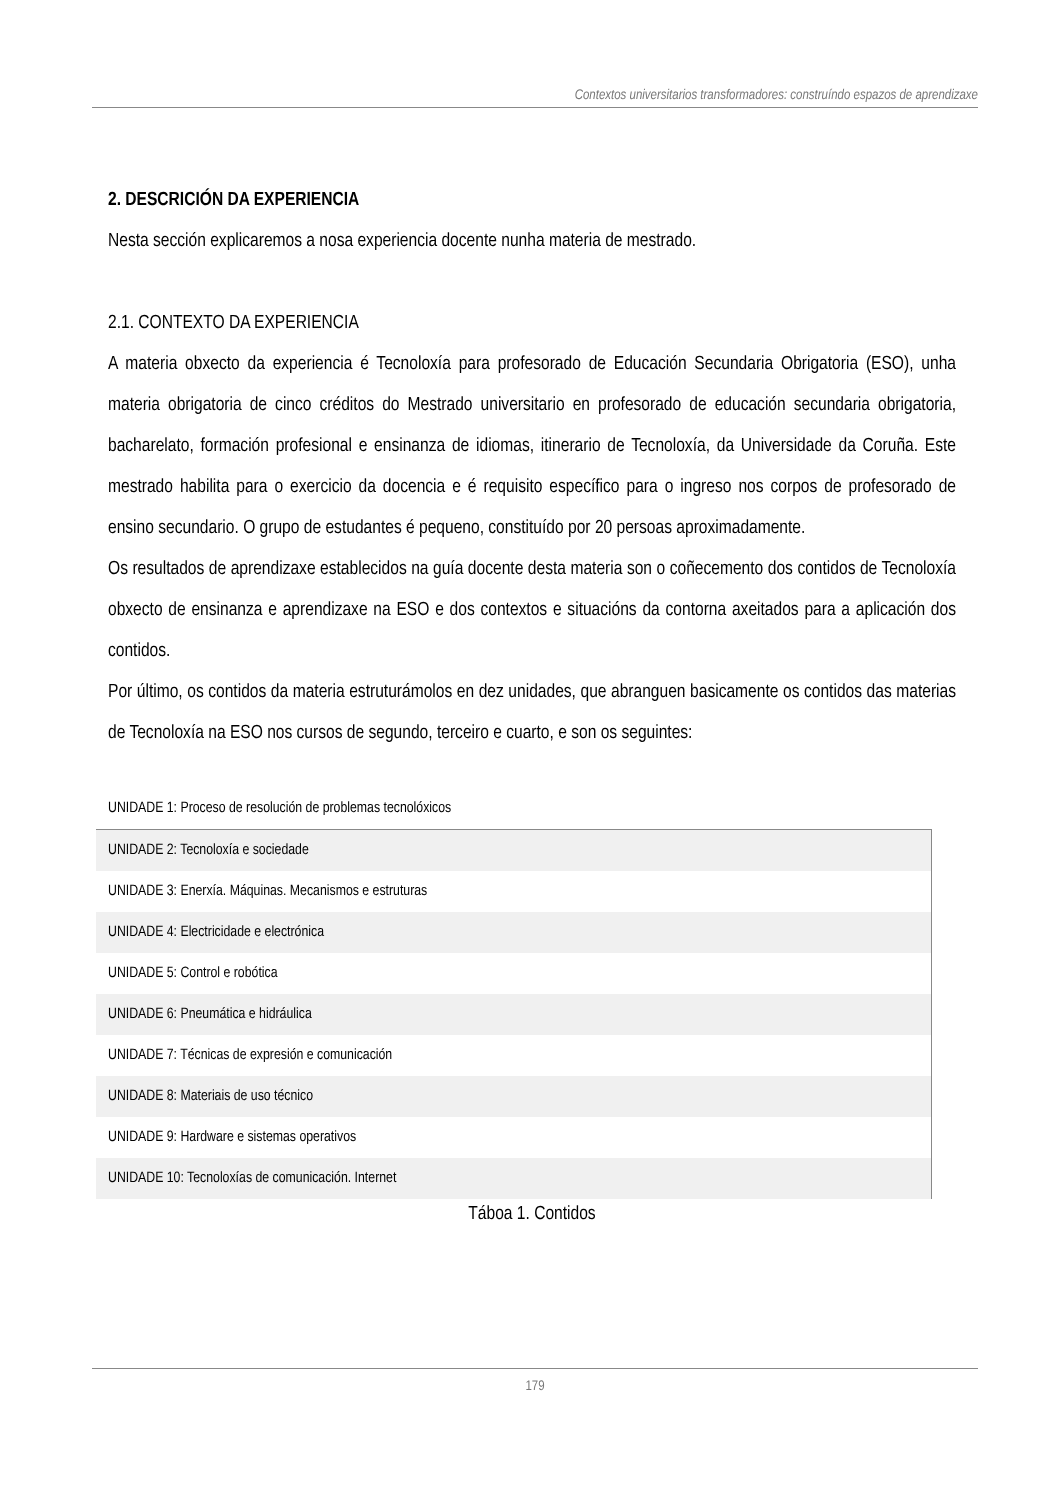Contextos universitarios transformadores: construíndo espazos de aprendizaxe
2. DESCRICIÓN DA EXPERIENCIA
Nesta sección explicaremos a nosa experiencia docente nunha materia de mestrado.
2.1. CONTEXTO DA EXPERIENCIA
A materia obxecto da experiencia é Tecnoloxía para profesorado de Educación Secundaria Obrigatoria (ESO), unha materia obrigatoria de cinco créditos do Mestrado universitario en profesorado de educación secundaria obrigatoria, bacharelato, formación profesional e ensinanza de idiomas, itinerario de Tecnoloxía, da Universidade da Coruña. Este mestrado habilita para o exercicio da docencia e é requisito específico para o ingreso nos corpos de profesorado de ensino secundario. O grupo de estudantes é pequeno, constituído por 20 persoas aproximadamente.
Os resultados de aprendizaxe establecidos na guía docente desta materia son o coñecemento dos contidos de Tecnoloxía obxecto de ensinanza e aprendizaxe na ESO e dos contextos e situacións da contorna axeitados para a aplicación dos contidos.
Por último, os contidos da materia estruturámolos en dez unidades, que abranguen basicamente os contidos das materias de Tecnoloxía na ESO nos cursos de segundo, terceiro e cuarto, e son os seguintes:
| UNIDADE 1: Proceso de resolución de problemas tecnolóxicos |
| UNIDADE 2: Tecnoloxía e sociedade |
| UNIDADE 3: Enerxía. Máquinas. Mecanismos e estruturas |
| UNIDADE 4: Electricidade e electrónica |
| UNIDADE 5: Control e robótica |
| UNIDADE 6: Pneumática e hidráulica |
| UNIDADE 7: Técnicas de expresión e comunicación |
| UNIDADE 8: Materiais de uso técnico |
| UNIDADE 9: Hardware e sistemas operativos |
| UNIDADE 10: Tecnoloxías de comunicación. Internet |
Táboa 1. Contidos
179